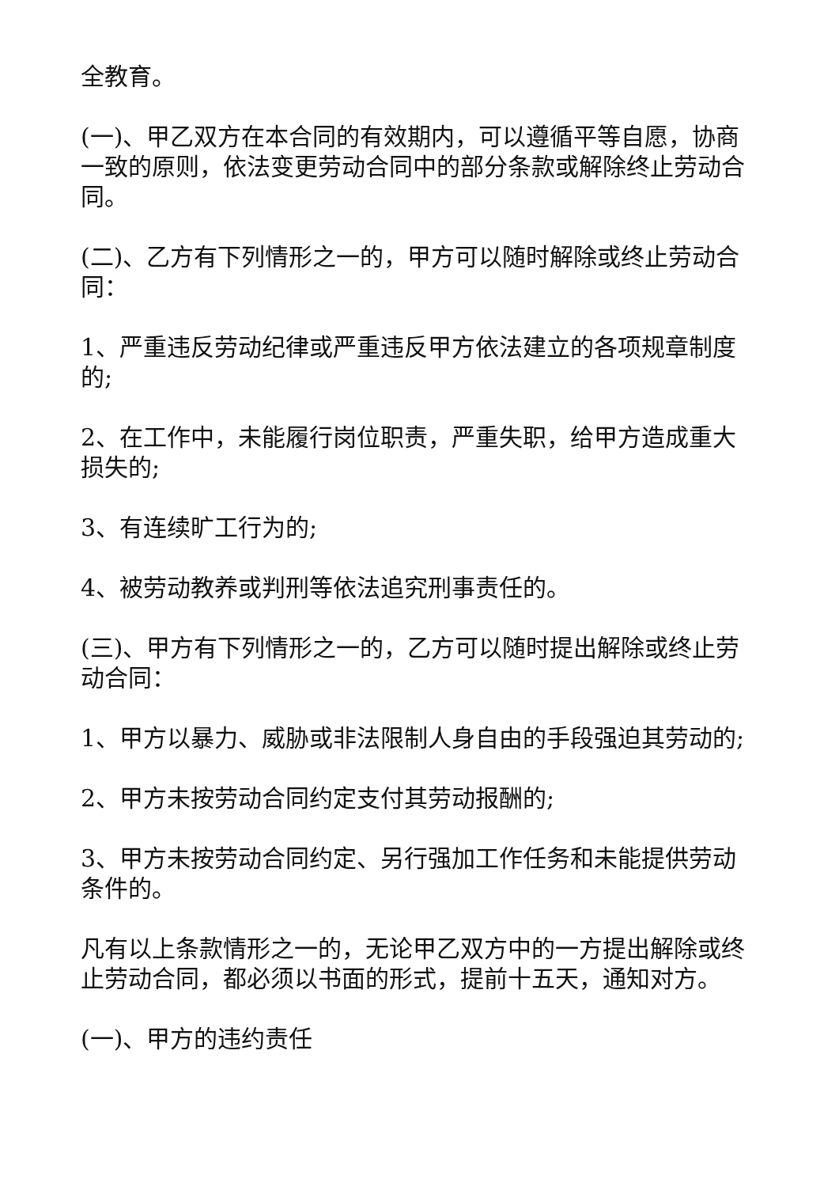全教育。
(一)、甲乙双方在本合同的有效期内，可以遵循平等自愿，协商一致的原则，依法变更劳动合同中的部分条款或解除终止劳动合同。
(二)、乙方有下列情形之一的，甲方可以随时解除或终止劳动合同：
1、严重违反劳动纪律或严重违反甲方依法建立的各项规章制度的;
2、在工作中，未能履行岗位职责，严重失职，给甲方造成重大损失的;
3、有连续旷工行为的;
4、被劳动教养或判刑等依法追究刑事责任的。
(三)、甲方有下列情形之一的，乙方可以随时提出解除或终止劳动合同：
1、甲方以暴力、威胁或非法限制人身自由的手段强迫其劳动的;
2、甲方未按劳动合同约定支付其劳动报酬的;
3、甲方未按劳动合同约定、另行强加工作任务和未能提供劳动条件的。
凡有以上条款情形之一的，无论甲乙双方中的一方提出解除或终止劳动合同，都必须以书面的形式，提前十五天，通知对方。
(一)、甲方的违约责任